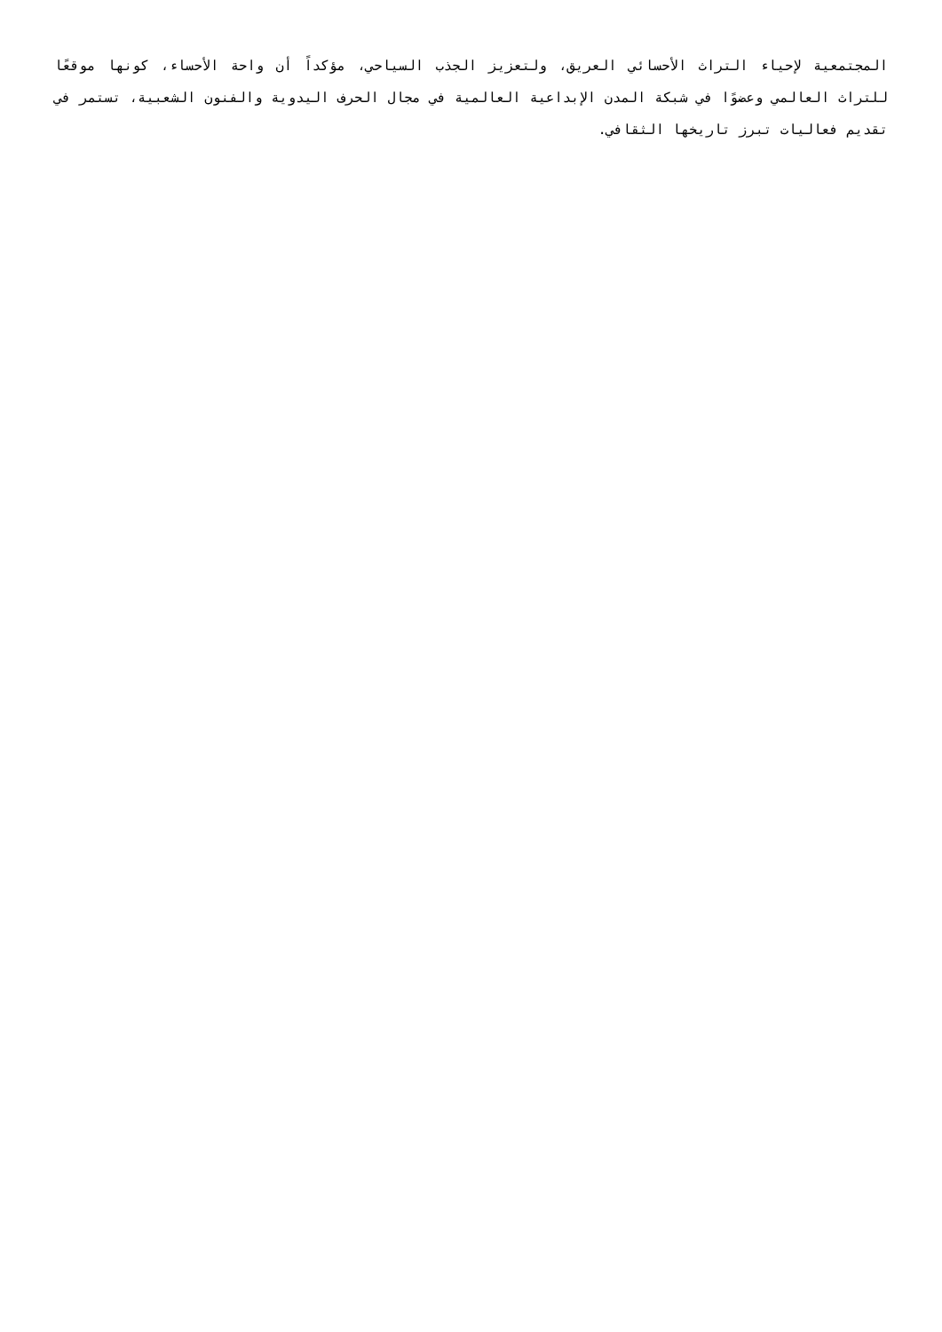المجتمعية لإحياء التراث الأحسائي العريق، ولتعزيز الجذب السياحي، مؤكداً أن واحة الأحساء، كونها موقعًا للتراث العالمي وعضوًا في شبكة المدن الإبداعية العالمية في مجال الحرف اليدوية والفنون الشعبية، تستمر في تقديم فعاليات تبرز تاريخها الثقافي.